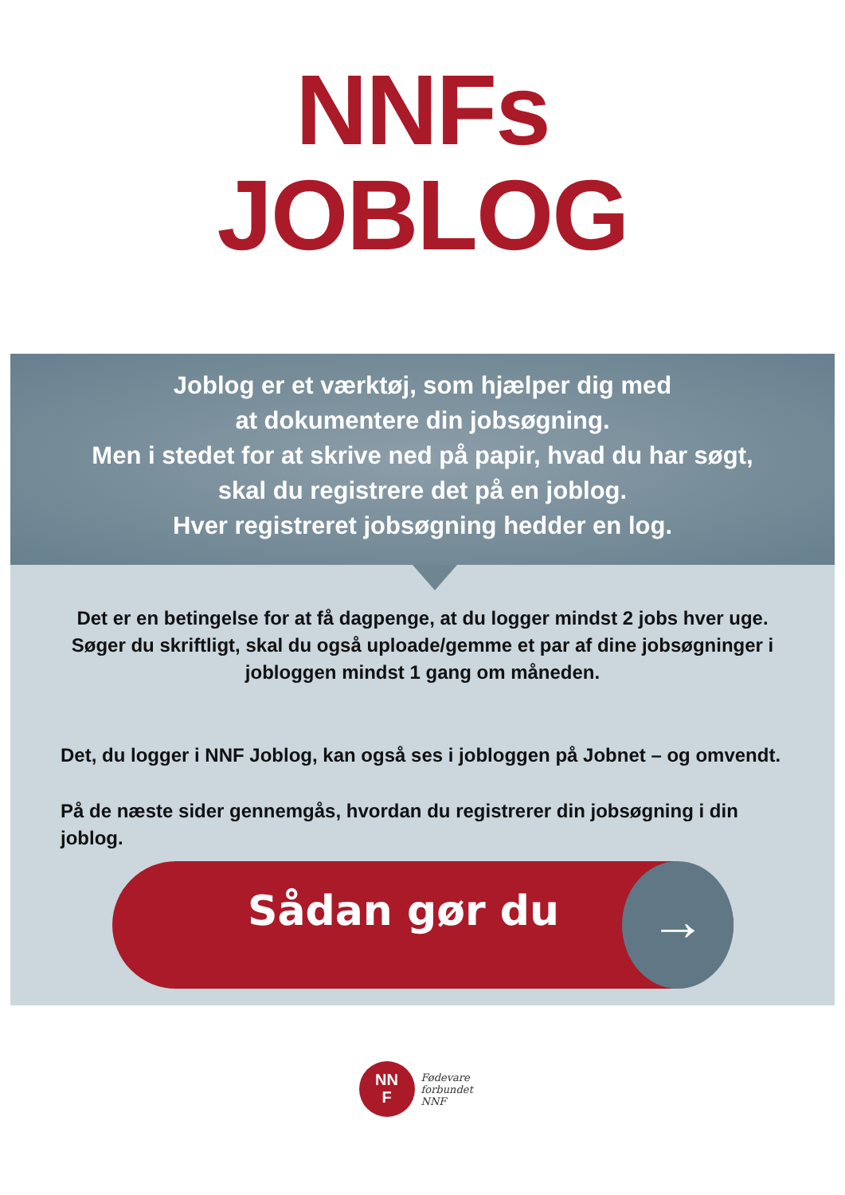NNFs
JOBLOG
Joblog er et værktøj, som hjælper dig med
at dokumentere din jobsøgning.
Men i stedet for at skrive ned på papir, hvad du har søgt,
skal du registrere det på en joblog.
Hver registreret jobsøgning hedder en log.
Det er en betingelse for at få dagpenge, at du logger mindst 2 jobs hver uge. Søger du skriftligt, skal du også uploade/gemme et par af dine jobsøgninger i jobloggen mindst 1 gang om måneden.
Det, du logger i NNF Joblog, kan også ses i jobloggen på Jobnet – og omvendt.
På de næste sider gennemgås, hvordan du registrerer din jobsøgning i din joblog.
Sådan gør du →
NN
F
Fødevare
forbundet
NNF